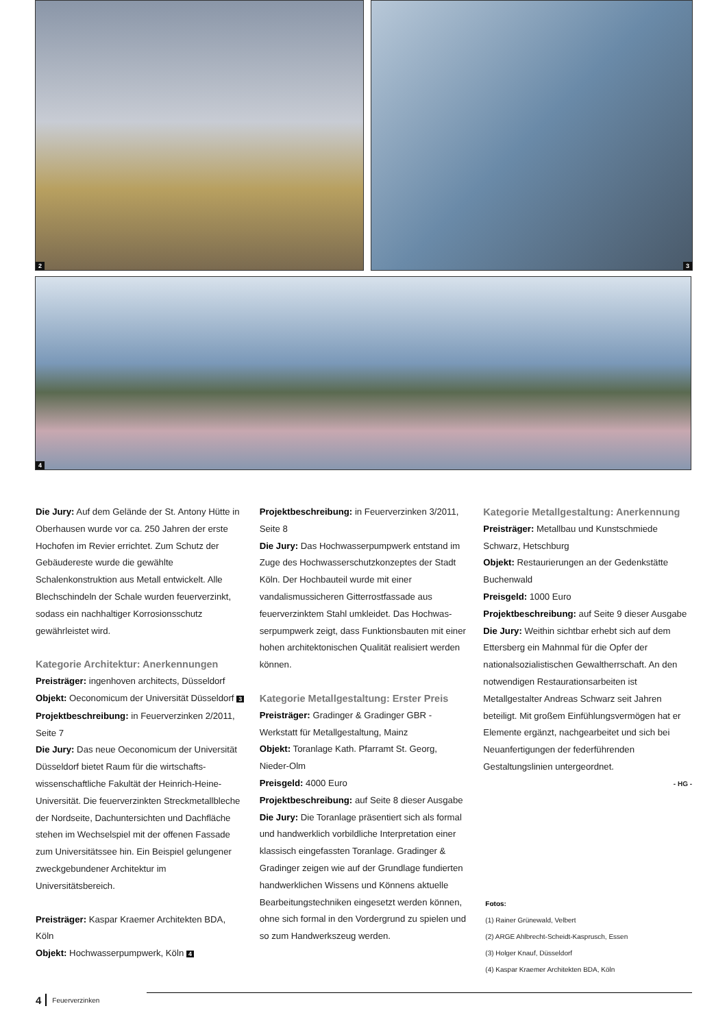2
3
4
Die Jury: Auf dem Gelände der St. Antony Hüt­te in Oberhausen wurde vor ca. 250 Jahren der erste Hochofen im Revier errichtet. Zum Schutz der Gebäudereste wurde die gewählte Schalenkonstruktion aus Metall entwickelt. Alle Blechschindeln der Schale wurden feuerver­zinkt, sodass ein nachhaltiger Korrosionsschutz gewährleistet wird.
Kategorie Architektur: Anerkennungen
Preisträger: ingenhoven architects, Düsseldorf
Objekt: Oeconomicum der Universität Düsseldorf 3
Projektbeschreibung: in Feuerverzinken 2/2011, Seite 7
Die Jury: Das neue Oeconomicum der Universi­tät Düsseldorf bietet Raum für die wirtschafts­wissenschaftliche Fakultät der Heinrich-Heine-Universität. Die feuerverzinkten Streckmetall­bleche der Nordseite, Dachuntersichten und Dachfläche stehen im Wechselspiel mit der offenen Fassade zum Universitätssee hin. Ein Beispiel gelungener zweckgebundener Architek­tur im Universitätsbereich.
Preisträger: Kaspar Kraemer Architekten BDA, Köln
Objekt: Hochwasserpumpwerk, Köln 4
Projektbeschreibung: in Feuerverzinken 3/2011, Seite 8
Die Jury: Das Hochwasserpumpwerk entstand im Zuge des Hochwasserschutzkonzeptes der Stadt Köln. Der Hochbauteil wurde mit einer vandalismussicheren Gitterrostfassade aus feuerverzinktem Stahl umkleidet. Das Hochwas­serpumpwerk zeigt, dass Funktionsbauten mit einer hohen architektonischen Qualität reali­siert werden können.
Kategorie Metallgestaltung: Erster Preis
Preisträger: Gradinger & Gradinger GBR - Werkstatt für Metallgestaltung, Mainz
Objekt: Toranlage Kath. Pfarramt St. Georg, Nieder-Olm
Preisgeld: 4000 Euro
Projektbeschreibung: auf Seite 8 dieser Ausgabe
Die Jury: Die Toranlage präsentiert sich als formal und handwerklich vorbildliche Interpre­tation einer klassisch eingefassten Toranlage. Gradinger & Gradinger zeigen wie auf der Grundlage fundierten handwerklichen Wissens und Könnens aktuelle Bearbeitungstechniken eingesetzt werden können, ohne sich formal in den Vordergrund zu spielen und so zum Hand­werkszeug werden.
Kategorie Metallgestaltung: Anerkennung
Preisträger: Metallbau und Kunstschmiede Schwarz, Hetschburg
Objekt: Restaurierungen an der Gedenkstätte Buchenwald
Preisgeld: 1000 Euro
Projektbeschreibung: auf Seite 9 dieser Ausgabe
Die Jury: Weithin sichtbar erhebt sich auf dem Ettersberg ein Mahnmal für die Opfer der nationalsozialistischen Gewaltherrschaft. An den notwendigen Restaurationsarbeiten ist Metallgestalter Andreas Schwarz seit Jahren beteiligt. Mit großem Einfühlungsvermögen hat er Elemente ergänzt, nachgearbeitet und sich bei Neuanfertigungen der federführenden Gestaltungslinien untergeordnet.
- HG -
Fotos:
(1) Rainer Grünewald, Velbert
(2) ARGE Ahlbrecht-Scheidt-Kasprusch, Essen
(3) Holger Knauf, Düsseldorf
(4) Kaspar Kraemer Architekten BDA, Köln
4 Feuerverzinken